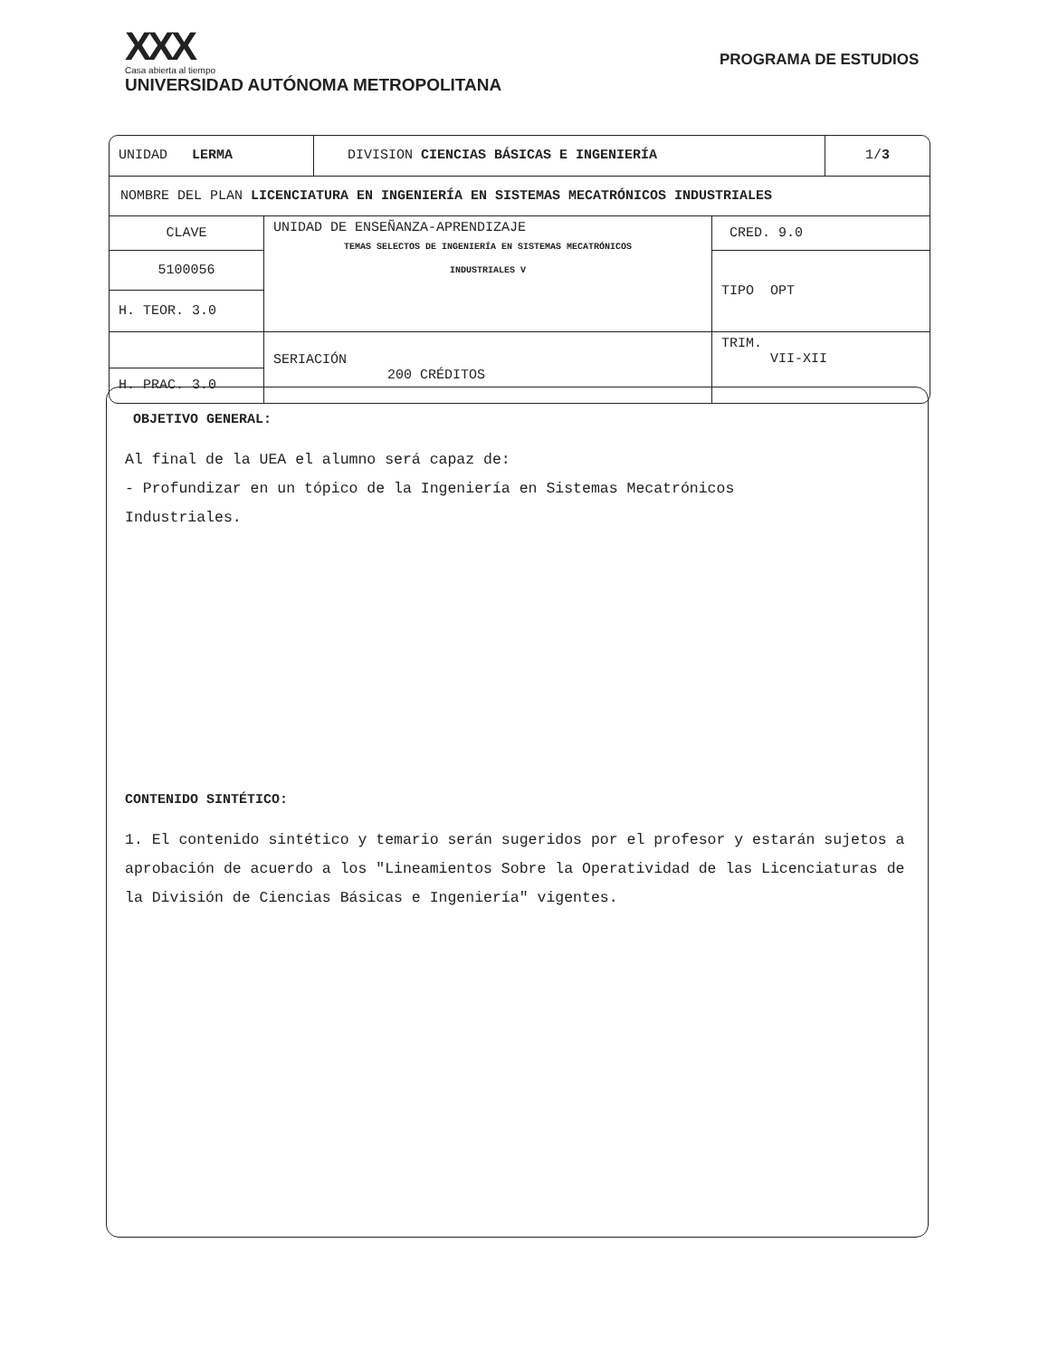XXX
Casa abierta al tiempo
UNIVERSIDAD AUTÓNOMA METROPOLITANA
PROGRAMA DE ESTUDIOS
| UNIDAD LERMA | DIVISION CIENCIAS BÁSICAS E INGENIERÍA | 1/ 3 |
| NOMBRE DEL PLAN LICENCIATURA EN INGENIERÍA EN SISTEMAS MECATRÓNICOS INDUSTRIALES | | |
| CLAVE | UNIDAD DE ENSEÑANZA-APRENDIZAJE TEMAS SELECTOS DE INGENIERÍA EN SISTEMAS MECATRÓNICOS INDUSTRIALES V | CRED. 9.0 |
| 5100056 | | TIPO OPT |
| H. TEOR. 3.0 | | |
| | SERIACIÓN 200 CRÉDITOS | TRIM. VII-XII |
| H. PRAC. 3.0 | | |
OBJETIVO GENERAL:
Al final de la UEA el alumno será capaz de:
- Profundizar en un tópico de la Ingeniería en Sistemas Mecatrónicos
Industriales.
CONTENIDO SINTÉTICO:
1. El contenido sintético y temario serán sugeridos por el profesor y estarán sujetos a aprobación de acuerdo a los "Lineamientos Sobre la Operatividad de las Licenciaturas de la División de Ciencias Básicas e Ingeniería" vigentes.